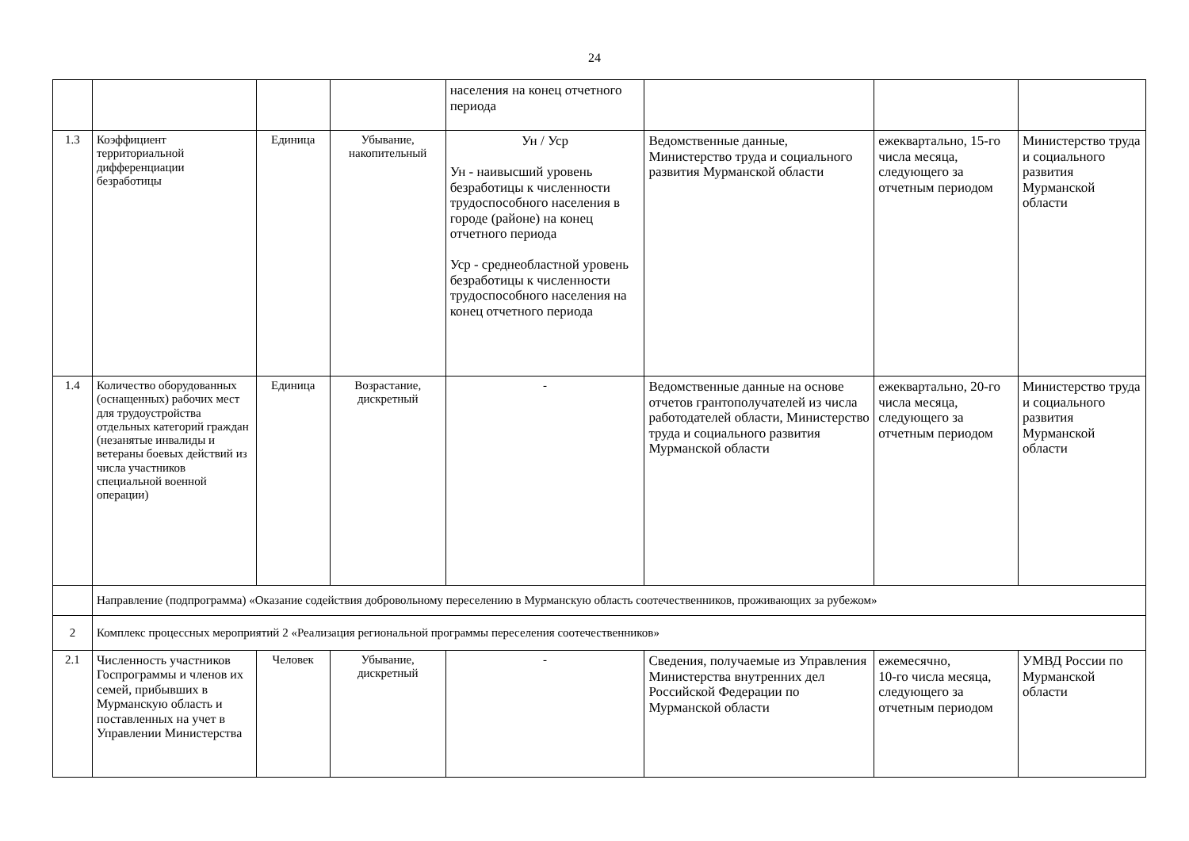24
| | | | | населения на конец отчетного периода | | | |
| 1.3 | Коэффициент территориальной дифференциации безработицы | Единица | Убывание, накопительный | Ун / Уср Ун - наивысший уровень безработицы к численности трудоспособного населения в городе (районе) на конец отчетного периода Уср - среднеобластной уровень безработицы к численности трудоспособного населения на конец отчетного периода | Ведомственные данные, Министерство труда и социального развития Мурманской области | ежеквартально, 15-го числа месяца, следующего за отчетным периодом | Министерство труда и социального развития Мурманской области |
| 1.4 | Количество оборудованных (оснащенных) рабочих мест для трудоустройства отдельных категорий граждан (незанятые инвалиды и ветераны боевых действий из числа участников специальной военной операции) | Единица | Возрастание, дискретный | - | Ведомственные данные на основе отчетов грантополучателей из числа работодателей области, Министерство труда и социального развития Мурманской области | ежеквартально, 20-го числа месяца, следующего за отчетным периодом | Министерство труда и социального развития Мурманской области |
| | Направление (подпрограмма) «Оказание содействия добровольному переселению в Мурманскую область соотечественников, проживающих за рубежом» | | | | | | |
| 2 | Комплекс процессных мероприятий 2 «Реализация региональной программы переселения соотечественников» | | | | | | |
| 2.1 | Численность участников Госпрограммы и членов их семей, прибывших в Мурманскую область и поставленных на учет в Управлении Министерства | Человек | Убывание, дискретный | - | Сведения, получаемые из Управления Министерства внутренних дел Российской Федерации по Мурманской области | ежемесячно, 10-го числа месяца, следующего за отчетным периодом | УМВД России по Мурманской области |